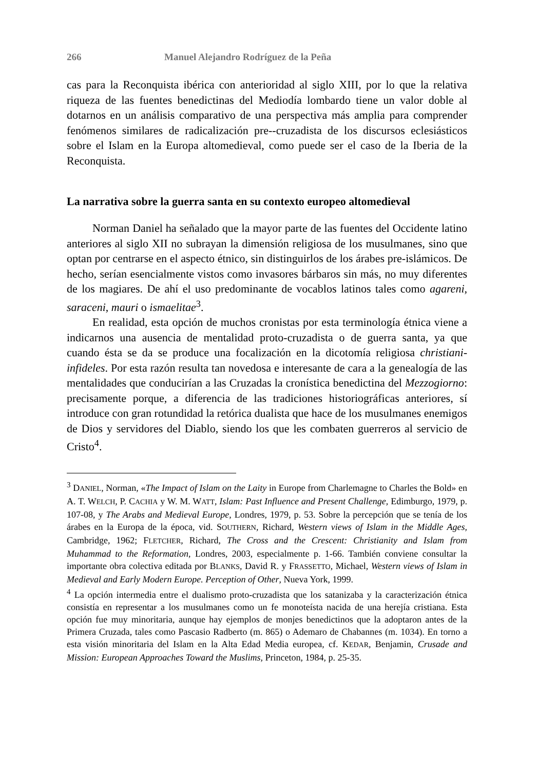266 Manuel Alejandro Rodríguez de la Peña
cas para la Reconquista ibérica con anterioridad al siglo XIII, por lo que la relativa riqueza de las fuentes benedictinas del Mediodía lombardo tiene un valor doble al dotarnos en un análisis comparativo de una perspectiva más amplia para comprender fenómenos similares de radicalización pre--cruzadista de los discursos eclesiásticos sobre el Islam en la Europa altomedieval, como puede ser el caso de la Iberia de la Reconquista.
La narrativa sobre la guerra santa en su contexto europeo altomedieval
Norman Daniel ha señalado que la mayor parte de las fuentes del Occidente latino anteriores al siglo XII no subrayan la dimensión religiosa de los musulmanes, sino que optan por centrarse en el aspecto étnico, sin distinguirlos de los árabes pre-islámicos. De hecho, serían esencialmente vistos como invasores bárbaros sin más, no muy diferentes de los magiares. De ahí el uso predominante de vocablos latinos tales como agareni, saraceni, mauri o ismaelitae<sup>3</sup>.
En realidad, esta opción de muchos cronistas por esta terminología étnica viene a indicarnos una ausencia de mentalidad proto-cruzadista o de guerra santa, ya que cuando ésta se da se produce una focalización en la dicotomía religiosa christiani-infideles. Por esta razón resulta tan novedosa e interesante de cara a la genealogía de las mentalidades que conducirían a las Cruzadas la cronística benedictina del Mezzogiorno: precisamente porque, a diferencia de las tradiciones historiográficas anteriores, sí introduce con gran rotundidad la retórica dualista que hace de los musulmanes enemigos de Dios y servidores del Diablo, siendo los que les combaten guerreros al servicio de Cristo<sup>4</sup>.
<sup>3</sup> DANIEL, Norman, «The Impact of Islam on the Laity in Europe from Charlemagne to Charles the Bold» en A. T. WELCH, P. CACHIA y W. M. WATT, Islam: Past Influence and Present Challenge, Edimburgo, 1979, p. 107-08, y The Arabs and Medieval Europe, Londres, 1979, p. 53. Sobre la percepción que se tenía de los árabes en la Europa de la época, vid. SOUTHERN, Richard, Western views of Islam in the Middle Ages, Cambridge, 1962; FLETCHER, Richard, The Cross and the Crescent: Christianity and Islam from Muhammad to the Reformation, Londres, 2003, especialmente p. 1-66. También conviene consultar la importante obra colectiva editada por BLANKS, David R. y FRASSETTO, Michael, Western views of Islam in Medieval and Early Modern Europe. Perception of Other, Nueva York, 1999.
<sup>4</sup> La opción intermedia entre el dualismo proto-cruzadista que los satanizaba y la caracterización étnica consistía en representar a los musulmanes como un fe monoteísta nacida de una herejía cristiana. Esta opción fue muy minoritaria, aunque hay ejemplos de monjes benedictinos que la adoptaron antes de la Primera Cruzada, tales como Pascasio Radberto (m. 865) o Ademaro de Chabannes (m. 1034). En torno a esta visión minoritaria del Islam en la Alta Edad Media europea, cf. KEDAR, Benjamin, Crusade and Mission: European Approaches Toward the Muslims, Princeton, 1984, p. 25-35.